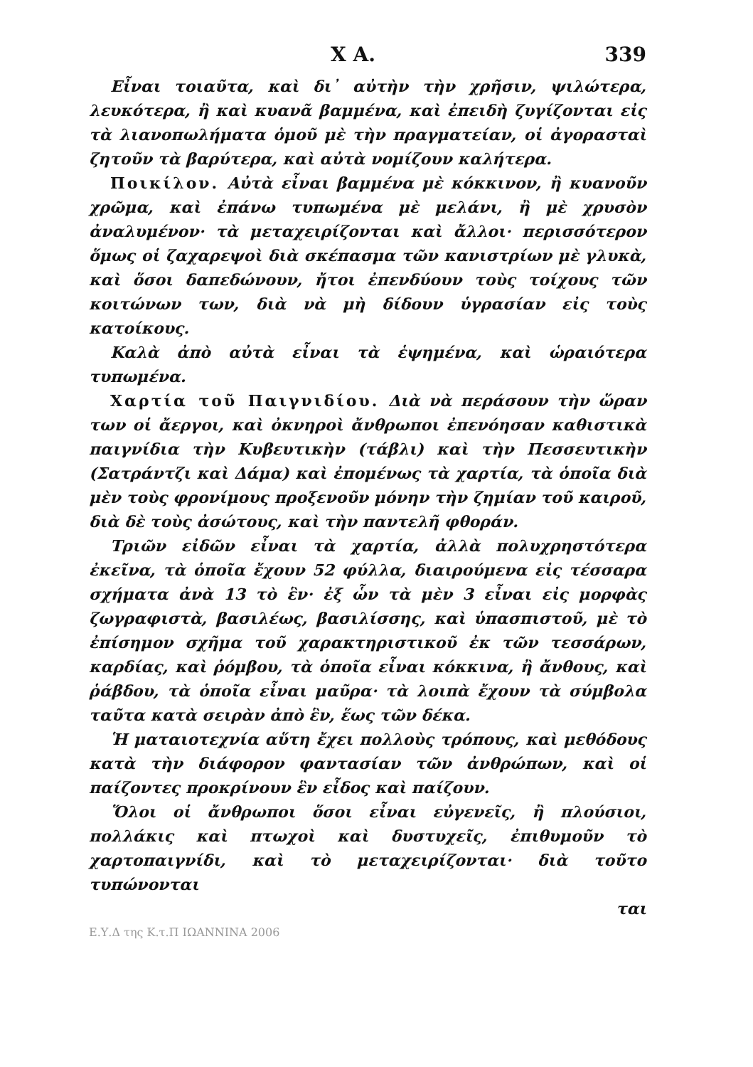Χ Α. 339
Εἶναι τοιαῦτα, καὶ δι᾽ αὐτὴν τὴν χρῆσιν, ψιλώτερα, λευκότερα, ἢ καὶ κυανᾶ βαμμένα, καὶ ἐπειδὴ ζυγίζονται εἰς τὰ λιανοπωλήματα ὁμοῦ μὲ τὴν πραγματείαν, οἱ ἀγορασταὶ ζητοῦν τὰ βαρύτερα, καὶ αὐτὰ νομίζουν καλήτερα.
Ποικίλον. Αὐτὰ εἶναι βαμμένα μὲ κόκκινον, ἢ κυανοῦν χρῶμα, καὶ ἐπάνω τυπωμένα μὲ μελάνι, ἢ μὲ χρυσὸν ἀναλυμένον· τὰ μεταχειρίζονται καὶ ἄλλοι· περισσότερον ὅμως οἱ ζαχαρεψοὶ διὰ σκέπασμα τῶν κανιστρίων μὲ γλυκὰ, καὶ ὅσοι δαπεδώνουν, ἤτοι ἐπενδύουν τοὺς τοίχους τῶν κοιτώνων των, διὰ νὰ μὴ δίδουν ὑγρασίαν εἰς τοὺς κατοίκους.
Καλὰ ἀπὸ αὐτὰ εἶναι τὰ ἑψημένα, καὶ ὡραιότερα τυπωμένα.
Χαρτία τοῦ Παιγνιδίου. Διὰ νὰ περάσουν τὴν ὥραν των οἱ ἄεργοι, καὶ ὀκνηροὶ ἄνθρωποι ἐπενόησαν καθιστικὰ παιγνίδια τὴν Κυβευτικὴν (τάβλι) καὶ τὴν Πεσσευτικὴν (Σατράντζι καὶ Δάμα) καὶ ἐπομένως τὰ χαρτία, τὰ ὁποῖα διὰ μὲν τοὺς φρονίμους προξενοῦν μόνην τὴν ζημίαν τοῦ καιροῦ, διὰ δὲ τοὺς ἀσώτους, καὶ τὴν παντελῆ φθοράν.
Τριῶν εἰδῶν εἶναι τὰ χαρτία, ἀλλὰ πολυχρηστότερα ἐκεῖνα, τὰ ὁποῖα ἔχουν 52 φύλλα, διαιρούμενα εἰς τέσσαρα σχήματα ἀνὰ 13 τὸ ἓν· ἐξ ὧν τὰ μὲν 3 εἶναι εἰς μορφὰς ζωγραφιστὰ, βασιλέως, βασιλίσσης, καὶ ὑπασπιστοῦ, μὲ τὸ ἐπίσημον σχῆμα τοῦ χαρακτηριστικοῦ ἐκ τῶν τεσσάρων, καρδίας, καὶ ῥόμβου, τὰ ὁποῖα εἶναι κόκκινα, ἢ ἄνθους, καὶ ῥάβδου, τὰ ὁποῖα εἶναι μαῦρα· τὰ λοιπὰ ἔχουν τὰ σύμβολα ταῦτα κατὰ σειρὰν ἀπὸ ἓν, ἕως τῶν δέκα.
Ἡ ματαιοτεχνία αὕτη ἔχει πολλοὺς τρόπους, καὶ μεθόδους κατὰ τὴν διάφορον φαντασίαν τῶν ἀνθρώπων, καὶ οἱ παίζοντες προκρίνουν ἓν εἶδος καὶ παίζουν.
Ὅλοι οἱ ἄνθρωποι ὅσοι εἶναι εὐγενεῖς, ἢ πλούσιοι, πολλάκις καὶ πτωχοὶ καὶ δυστυχεῖς, ἐπιθυμοῦν τὸ χαρτοπαιγνίδι, καὶ τὸ μεταχειρίζονται· διὰ τοῦτο τυπώνονται
ται
Ε.Υ.Δ της Κ.τ.Π ΙΩΑΝΝΙΝΑ 2006